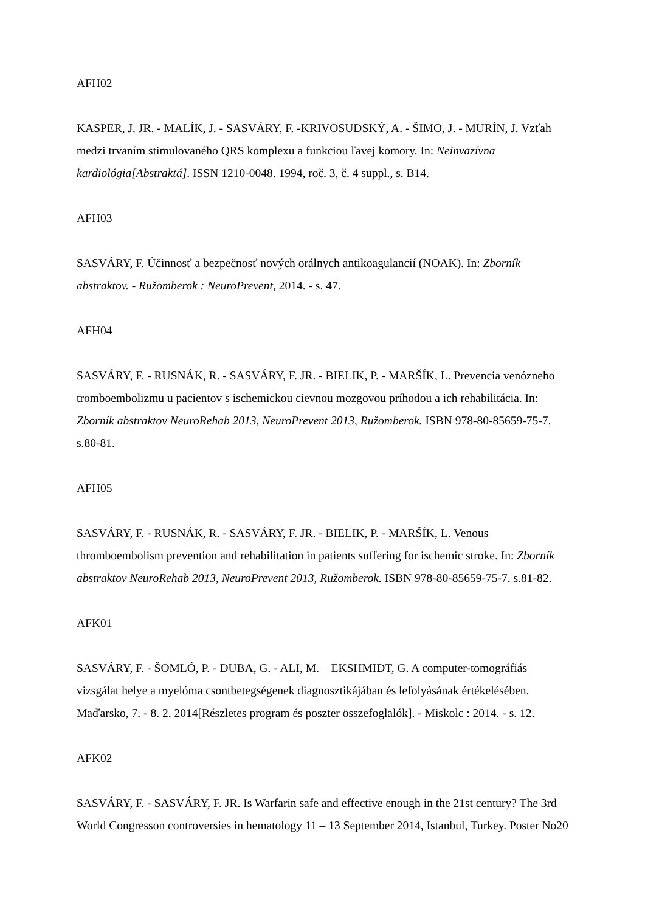AFH02
KASPER, J. JR. - MALÍK, J. - SASVÁRY, F. -KRIVOSUDSKÝ, A. - ŠIMO, J. - MURÍN, J. Vzťah medzi trvaním stimulovaného QRS komplexu a funkciou ľavej komory. In: Neinvazívna kardiológia[Abstraktá]. ISSN 1210-0048. 1994, roč. 3, č. 4 suppl., s. B14.
AFH03
SASVÁRY, F. Účinnosť a bezpečnosť nových orálnych antikoagulancií (NOAK). In: Zborník abstraktov. - Ružomberok : NeuroPrevent, 2014. - s. 47.
AFH04
SASVÁRY, F. - RUSNÁK, R. - SASVÁRY, F. JR. - BIELIK, P. - MARŠÍK, L. Prevencia venózneho tromboembolizmu u pacientov s ischemickou cievnou mozgovou príhodou a ich rehabilitácia. In: Zborník abstraktov NeuroRehab 2013, NeuroPrevent 2013, Ružomberok. ISBN 978-80-85659-75-7. s.80-81.
AFH05
SASVÁRY, F. - RUSNÁK, R. - SASVÁRY, F. JR. - BIELIK, P. - MARŠÍK, L. Venous thromboembolism prevention and rehabilitation in patients suffering for ischemic stroke. In: Zborník abstraktov NeuroRehab 2013, NeuroPrevent 2013, Ružomberok. ISBN 978-80-85659-75-7. s.81-82.
AFK01
SASVÁRY, F. - ŠOMLÓ, P. - DUBA, G. - ALI, M. – EKSHMIDT, G. A computer-tomográfiás vizsgálat helye a myelóma csontbetegségenek diagnosztikájában és lefolyásának értékelésében. Maďarsko, 7. - 8. 2. 2014[Részletes program és poszter összefoglalók]. - Miskolc : 2014. - s. 12.
AFK02
SASVÁRY, F. - SASVÁRY, F. JR. Is Warfarin safe and effective enough in the 21st century? The 3rd World Congresson controversies in hematology 11 – 13 September 2014, Istanbul, Turkey. Poster No20